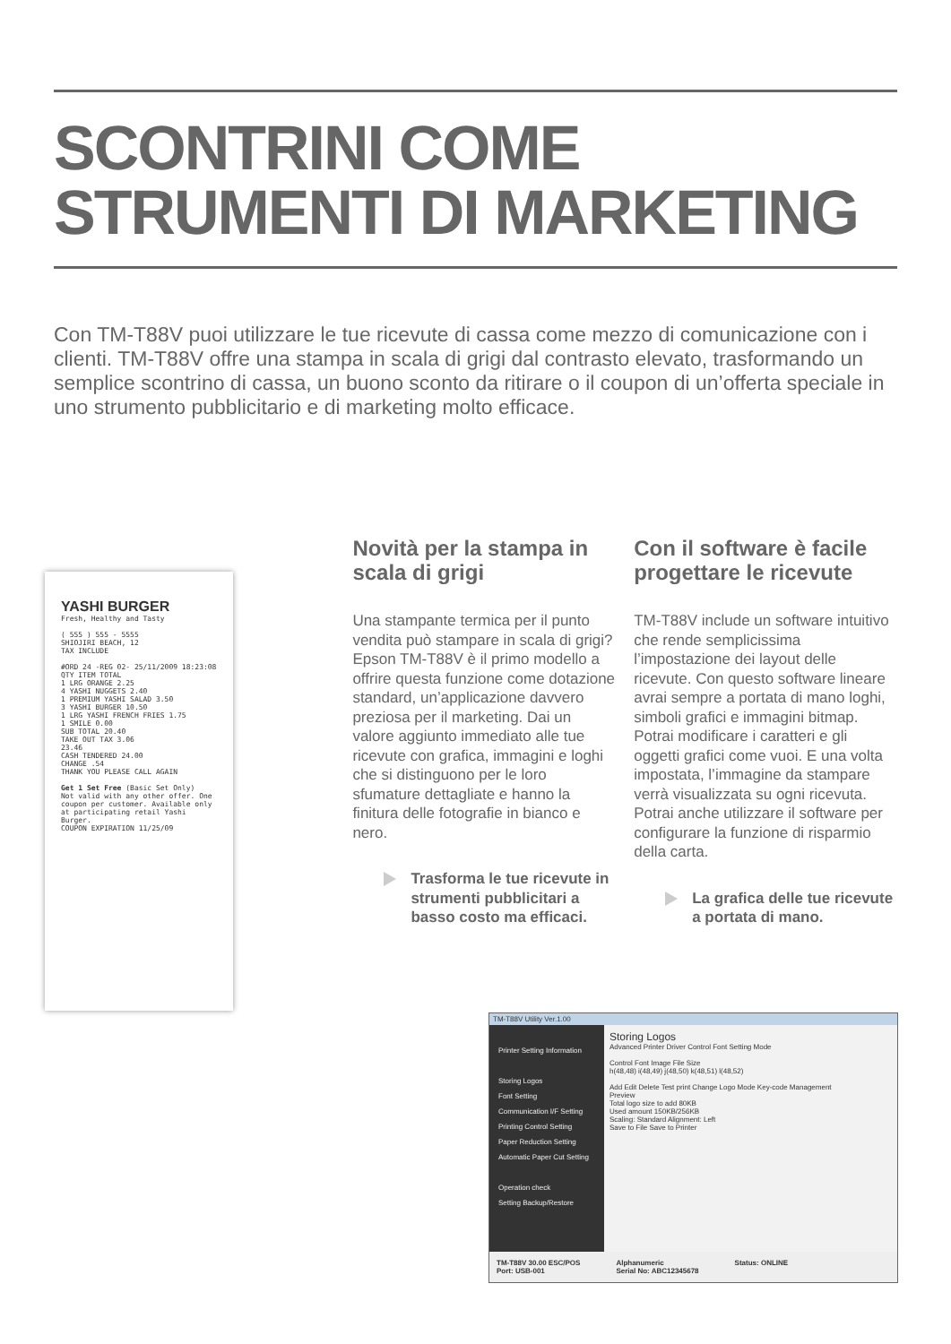SCONTRINI COME
STRUMENTI DI MARKETING
Con TM-T88V puoi utilizzare le tue ricevute di cassa come mezzo di comunicazione con i clienti. TM-T88V offre una stampa in scala di grigi dal contrasto elevato, trasformando un semplice scontrino di cassa, un buono sconto da ritirare o il coupon di un’offerta speciale in uno strumento pubblicitario e di marketing molto efficace.
YASHI BURGER
Fresh, Healthy and Tasty
( 555 ) 555 - 5555
SHIOJIRI BEACH, 12
TAX INCLUDE
#ORD 24 -REG 02- 25/11/2009 18:23:08
QTY ITEM TOTAL
1 LRG ORANGE 2.25
4 YASHI NUGGETS 2.40
1 PREMIUM YASHI SALAD 3.50
3 YASHI BURGER 10.50
1 LRG YASHI FRENCH FRIES 1.75
1 SMILE 0.00
SUB TOTAL 20.40
TAKE OUT TAX 3.06
23.46
CASH TENDERED 24.00
CHANGE .54
THANK YOU PLEASE CALL AGAIN
Get 1 Set Free (Basic Set Only)
Not valid with any other offer. One coupon per customer. Available only at participating retail Yashi Burger.
COUPON EXPIRATION 11/25/09
Novità per la stampa in scala di grigi
Una stampante termica per il punto vendita può stampare in scala di grigi? Epson TM-T88V è il primo modello a offrire questa funzione come dotazione standard, un’applicazione davvero preziosa per il marketing. Dai un valore aggiunto immediato alle tue ricevute con grafica, immagini e loghi che si distinguono per le loro sfumature dettagliate e hanno la finitura delle fotografie in bianco e nero.
Trasforma le tue ricevute in strumenti pubblicitari a basso costo ma efficaci.
Con il software è facile progettare le ricevute
TM-T88V include un software intuitivo che rende semplicissima l’impostazione dei layout delle ricevute. Con questo software lineare avrai sempre a portata di mano loghi, simboli grafici e immagini bitmap. Potrai modificare i caratteri e gli oggetti grafici come vuoi. E una volta impostata, l’immagine da stampare verrà visualizzata su ogni ricevuta. Potrai anche utilizzare il software per configurare la funzione di risparmio della carta.
La grafica delle tue ricevute a portata di mano.
TM-T88V Utility Ver.1.00
Printer Setting Information
Storing Logos
Font Setting
Communication I/F Setting
Printing Control Setting
Paper Reduction Setting
Automatic Paper Cut Setting
Operation check
Setting Backup/Restore
Storing Logos
Advanced Printer Driver Control Font Setting Mode
Control Font Image File Size
h(48,48) i(48,49) j(48,50) k(48,51) l(48,52)
Add Edit Delete Test print Change Logo Mode Key-code Management
Preview
Total logo size to add 80KB
Used amount 150KB/256KB
Scaling: Standard Alignment: Left
Save to File Save to Printer
TM-T88V 30.00 ESC/POS
Port: USB-001 Alphanumeric
Serial No: ABC12345678 Status: ONLINE